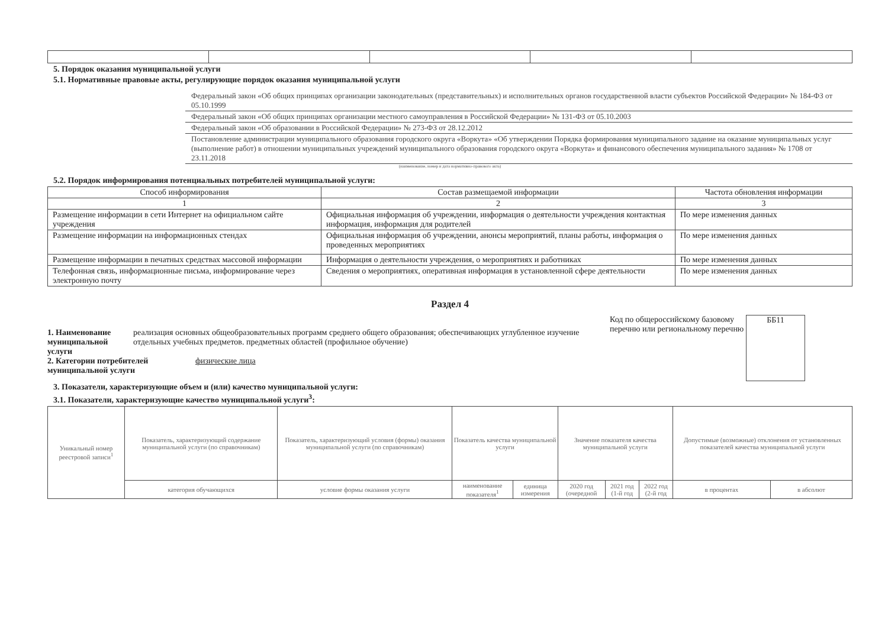5. Порядок оказания муниципальной услуги
5.1. Нормативные правовые акты, регулирующие порядок оказания муниципальной услуги
Федеральный закон «Об общих принципах организации законодательных (представительных) и исполнительных органов государственной власти субъектов Российской Федерации» № 184-ФЗ от 05.10.1999
Федеральный закон «Об общих принципах организации местного самоуправления в Российской Федерации» № 131-ФЗ от 05.10.2003
Федеральный закон «Об образовании в Российской Федерации» № 273-ФЗ от 28.12.2012
Постановление администрации муниципального образования городского округа «Воркута» «Об утверждении Порядка формирования муниципального задание на оказание муниципальных услуг (выполнение работ) в отношении муниципальных учреждений муниципального образования городского округа «Воркута» и финансового обеспечения муниципального задания» № 1708 от 23.11.2018
(наименование, номер и дата нормативно-правового акта)
5.2. Порядок информирования потенциальных потребителей муниципальной услуги:
| Способ информирования | Состав размещаемой информации | Частота обновления информации |
| --- | --- | --- |
| 1 | 2 | 3 |
| Размещение информации в сети Интернет на официальном сайте учреждения | Официальная информация об учреждении, информация о деятельности учреждения контактная информация, информация для родителей | По мере изменения данных |
| Размещение информации на информационных стендах | Официальная информация об учреждении, анонсы мероприятий, планы работы, информация о проведенных мероприятиях | По мере изменения данных |
| Размещение информации в печатных средствах массовой информации | Информация о деятельности учреждения, о мероприятиях и работниках | По мере изменения данных |
| Телефонная связь, информационные письма, информирование через электронную почту | Сведения о мероприятиях, оперативная информация в установленной сфере деятельности | По мере изменения данных |
Раздел 4
1. Наименование муниципальной услуги
реализация основных общеобразовательных программ среднего общего образования; обеспечивающих углубленное изучение отдельных учебных предметов. предметных областей (профильное обучение)
2. Категории потребителей муниципальной услуги физические лица
Код по общероссийскому базовому перечню или региональному перечню
ББ11
3. Показатели, характеризующие объем и (или) качество муниципальной услуги:
3.1. Показатели, характеризующие качество муниципальной услуги<sup>3</sup>:
| Уникальный номер реестровой записи<sup>1</sup> | Показатель, характеризующий содержание муниципальной услуги (по справочникам) | Показатель, характеризующий условия (формы) оказания муниципальной услуги (по справочникам) | Показатель качества муниципальной услуги | | Значение показателя качества муниципальной услуги | | | Допустимые (возможные) отклонения от установленных показателей качества муниципальной услуги | |
| --- | --- | --- | --- | --- | --- | --- | --- | --- | --- |
| | категория обучающихся | условие формы оказания услуги | наименование показателя<sup>1</sup> | единица измерения | 2020 год (очередной | 2021 год (1-й год | 2022 год (2-й год | в процентах | в абсолют |